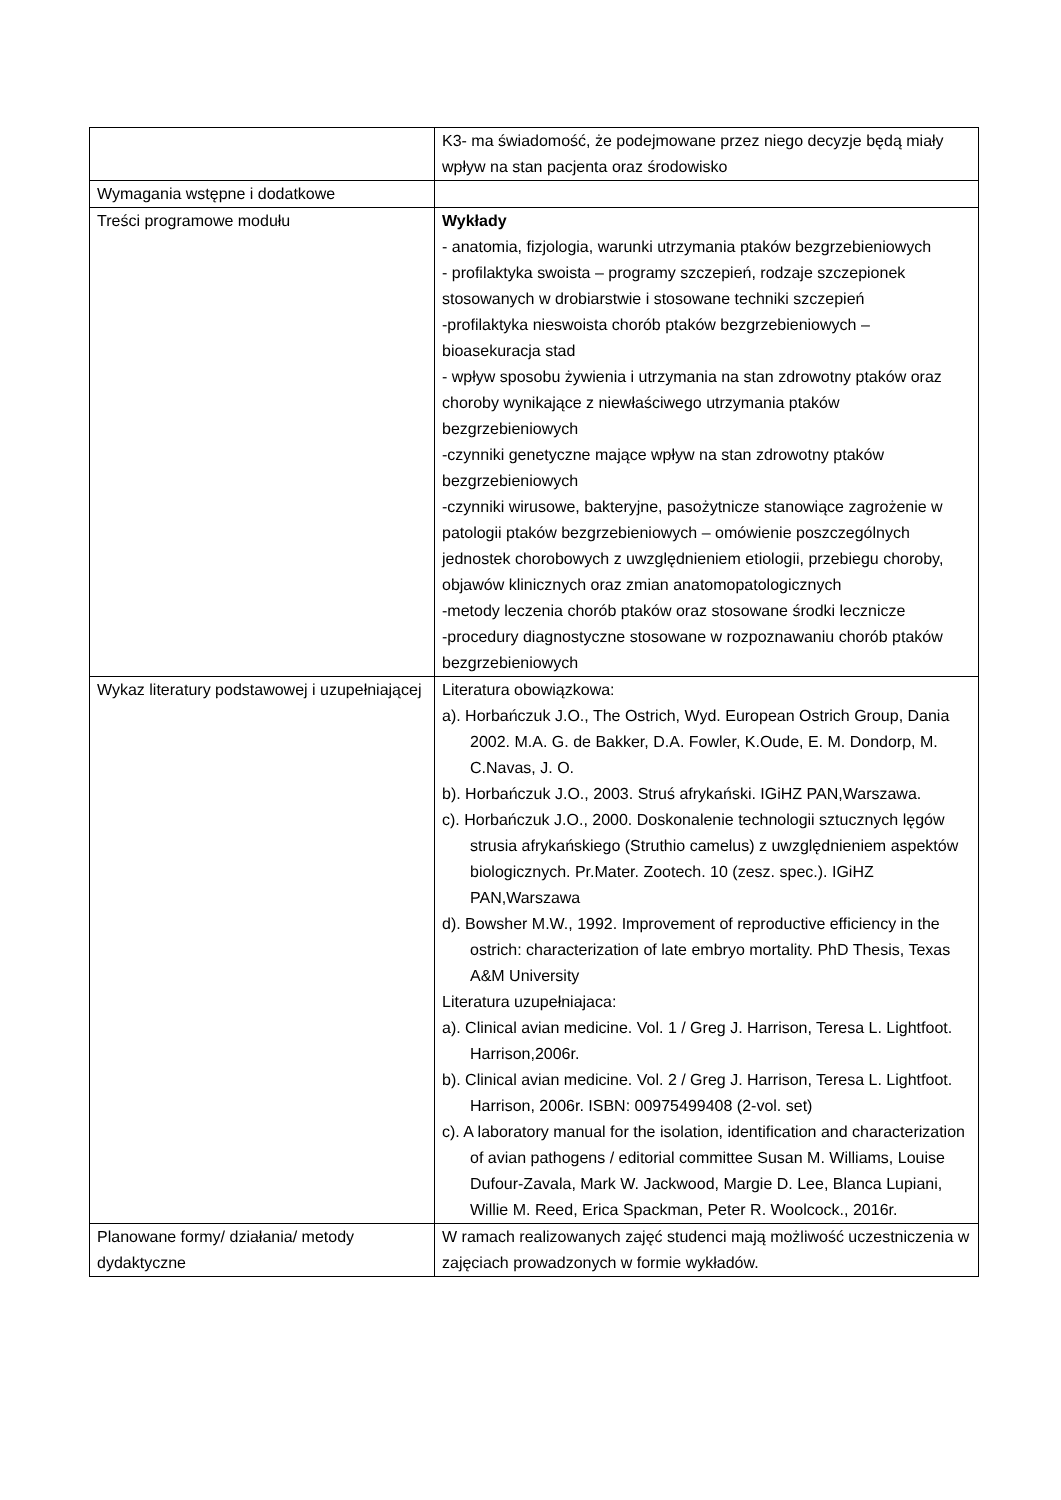| | K3- ma świadomość, że podejmowane przez niego decyzje będą miały wpływ na stan pacjenta oraz środowisko |
| Wymagania wstępne i dodatkowe | |
| Treści programowe modułu | Wykłady - anatomia, fizjologia, warunki utrzymania ptaków bezgrzebieniowych - profilaktyka swoista – programy szczepień, rodzaje szczepionek stosowanych w drobiarstwie i stosowane techniki szczepień -profilaktyka nieswoista chorób ptaków bezgrzebieniowych – bioasekuracja stad - wpływ sposobu żywienia i utrzymania na stan zdrowotny ptaków oraz choroby wynikające z niewłaściwego utrzymania ptaków bezgrzebieniowych -czynniki genetyczne mające wpływ na stan zdrowotny ptaków bezgrzebieniowych -czynniki wirusowe, bakteryjne, pasożytnicze stanowiące zagrożenie w patologii ptaków bezgrzebieniowych – omówienie poszczególnych jednostek chorobowych z uwzględnieniem etiologii, przebiegu choroby, objawów klinicznych oraz zmian anatomopatologicznych -metody leczenia chorób ptaków oraz stosowane środki lecznicze -procedury diagnostyczne stosowane w rozpoznawaniu chorób ptaków bezgrzebieniowych |
| Wykaz literatury podstawowej i uzupełniającej | Literatura obowiązkowa: a). Horbańczuk J.O., The Ostrich, Wyd. European Ostrich Group, Dania 2002. M.A. G. de Bakker, D.A. Fowler, K.Oude, E. M. Dondorp, M. C.Navas, J. O. b). Horbańczuk J.O., 2003. Struś afrykański. IGiHZ PAN,Warszawa. c). Horbańczuk J.O., 2000. Doskonalenie technologii sztucznych lęgów strusia afrykańskiego (Struthio camelus) z uwzględnieniem aspektów biologicznych. Pr.Mater. Zootech. 10 (zesz. spec.). IGiHZ PAN,Warszawa d). Bowsher M.W., 1992. Improvement of reproductive efficiency in the ostrich: characterization of late embryo mortality. PhD Thesis, Texas A&M University Literatura uzupełniajaca: a). Clinical avian medicine. Vol. 1 / Greg J. Harrison, Teresa L. Lightfoot. Harrison,2006r. b). Clinical avian medicine. Vol. 2 / Greg J. Harrison, Teresa L. Lightfoot. Harrison, 2006r. ISBN: 00975499408 (2-vol. set) c). A laboratory manual for the isolation, identification and characterization of avian pathogens / editorial committee Susan M. Williams, Louise Dufour-Zavala, Mark W. Jackwood, Margie D. Lee, Blanca Lupiani, Willie M. Reed, Erica Spackman, Peter R. Woolcock., 2016r. |
| Planowane formy/ działania/ metody dydaktyczne | W ramach realizowanych zajęć studenci mają możliwość uczestniczenia w zajęciach prowadzonych w formie wykładów. |